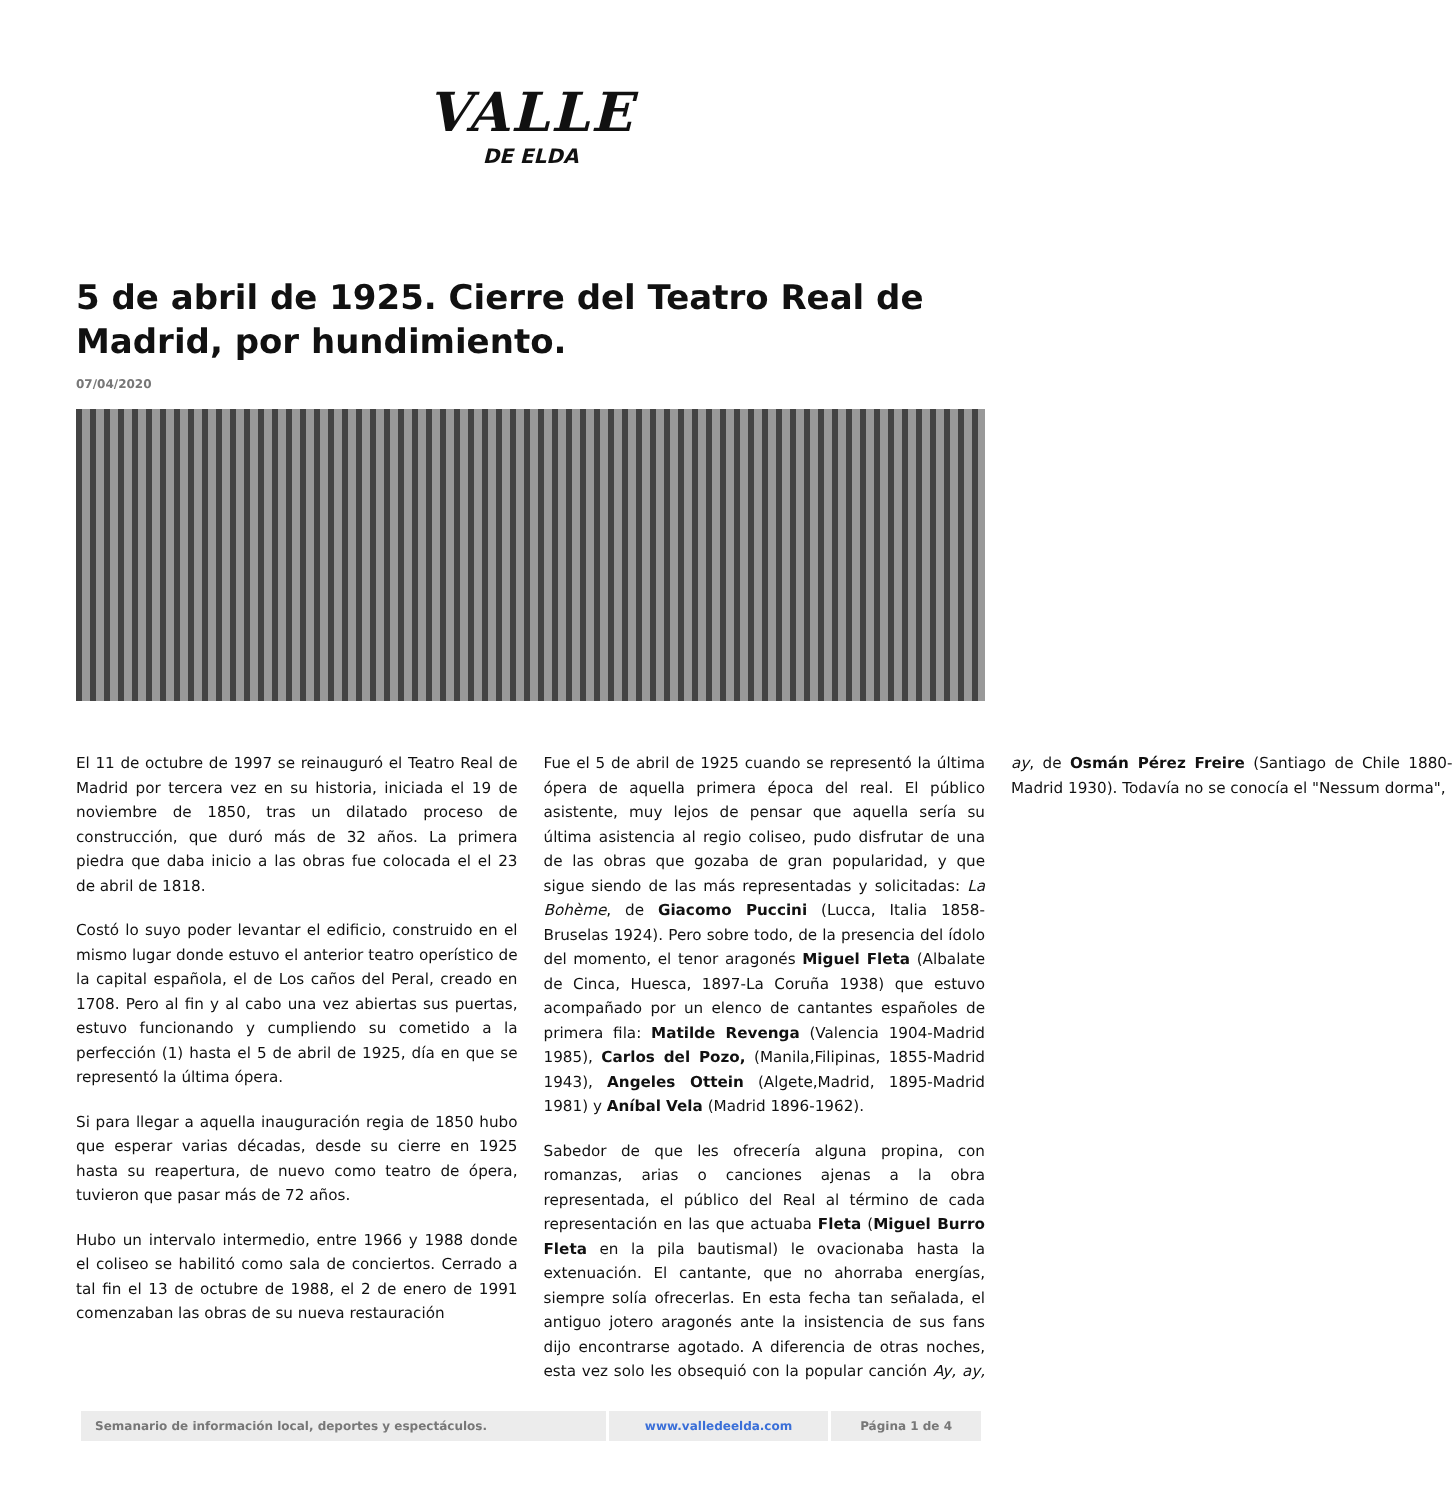VALLE
DE ELDA
5 de abril de 1925. Cierre del Teatro Real de Madrid, por hundimiento.
07/04/2020
El 11 de octubre de 1997 se reinauguró el Teatro Real de Madrid por tercera vez en su historia, iniciada el 19 de noviembre de 1850, tras un dilatado proceso de construcción, que duró más de 32 años. La primera piedra que daba inicio a las obras fue colocada el el 23 de abril de 1818.
Costó lo suyo poder levantar el edificio, construido en el mismo lugar donde estuvo el anterior teatro operístico de la capital española, el de Los caños del Peral, creado en 1708. Pero al fin y al cabo una vez abiertas sus puertas, estuvo funcionando y cumpliendo su cometido a la perfección (1) hasta el 5 de abril de 1925, día en que se representó la última ópera.
Si para llegar a aquella inauguración regia de 1850 hubo que esperar varias décadas, desde su cierre en 1925 hasta su reapertura, de nuevo como teatro de ópera, tuvieron que pasar más de 72 años.
Hubo un intervalo intermedio, entre 1966 y 1988 donde el coliseo se habilitó como sala de conciertos. Cerrado a tal fin el 13 de octubre de 1988, el 2 de enero de 1991 comenzaban las obras de su nueva restauración
Fue el 5 de abril de 1925 cuando se representó la última ópera de aquella primera época del real. El público asistente, muy lejos de pensar que aquella sería su última asistencia al regio coliseo, pudo disfrutar de una de las obras que gozaba de gran popularidad, y que sigue siendo de las más representadas y solicitadas: La Bohème, de Giacomo Puccini (Lucca, Italia 1858-Bruselas 1924). Pero sobre todo, de la presencia del ídolo del momento, el tenor aragonés Miguel Fleta (Albalate de Cinca, Huesca, 1897-La Coruña 1938) que estuvo acompañado por un elenco de cantantes españoles de primera fila: Matilde Revenga (Valencia 1904-Madrid 1985), Carlos del Pozo, (Manila,Filipinas, 1855-Madrid 1943), Angeles Ottein (Algete,Madrid, 1895-Madrid 1981) y Aníbal Vela (Madrid 1896-1962).
Sabedor de que les ofrecería alguna propina, con romanzas, arias o canciones ajenas a la obra representada, el público del Real al término de cada representación en las que actuaba Fleta (Miguel Burro Fleta en la pila bautismal) le ovacionaba hasta la extenuación. El cantante, que no ahorraba energías, siempre solía ofrecerlas. En esta fecha tan señalada, el antiguo jotero aragonés ante la insistencia de sus fans dijo encontrarse agotado. A diferencia de otras noches, esta vez solo les obsequió con la popular canción Ay, ay, ay, de Osmán Pérez Freire (Santiago de Chile 1880-Madrid 1930). Todavía no se conocía el "Nessum dorma",
| Semanario de información local, deportes y espectáculos. | www.valledeelda.com | Página 1 de 4 |